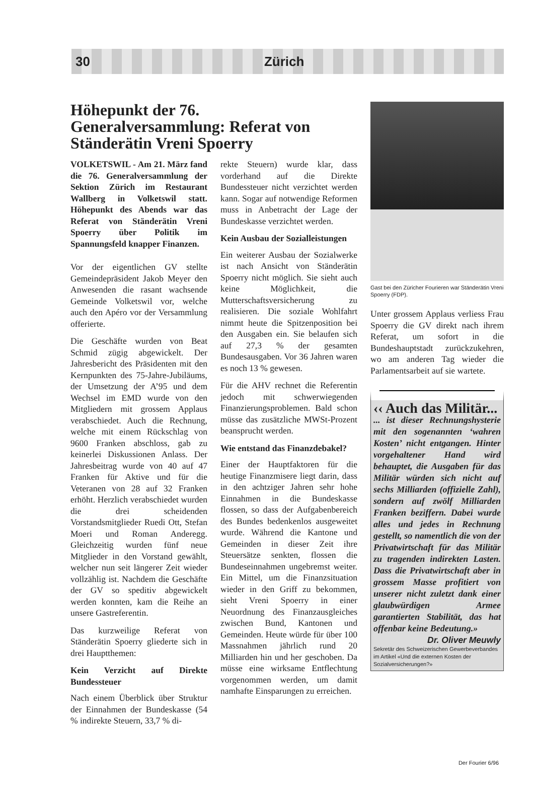30 Zürich
Höhepunkt der 76. Generalversammlung: Referat von Ständerätin Vreni Spoerry
VOLKETSWIL - Am 21. März fand die 76. Generalversammlung der Sektion Zürich im Restaurant Wallberg in Volketswil statt. Höhepunkt des Abends war das Referat von Ständerätin Vreni Spoerry über Politik im Spannungsfeld knapper Finanzen.
Vor der eigentlichen GV stellte Gemeindepräsident Jakob Meyer den Anwesenden die rasant wachsende Gemeinde Volketswil vor, welche auch den Apéro vor der Versammlung offerierte.
Die Geschäfte wurden von Beat Schmid zügig abgewickelt. Der Jahresbericht des Präsidenten mit den Kernpunkten des 75-Jahre-Jubiläums, der Umsetzung der A’95 und dem Wechsel im EMD wurde von den Mitgliedern mit grossem Applaus verabschiedet. Auch die Rechnung, welche mit einem Rückschlag von 9600 Franken abschloss, gab zu keinerlei Diskussionen Anlass. Der Jahresbeitrag wurde von 40 auf 47 Franken für Aktive und für die Veteranen von 28 auf 32 Franken erhöht. Herzlich verabschiedet wurden die drei scheidenden Vorstandsmitglieder Ruedi Ott, Stefan Moeri und Roman Anderegg. Gleichzeitig wurden fünf neue Mitglieder in den Vorstand gewählt, welcher nun seit längerer Zeit wieder vollzählig ist. Nachdem die Geschäfte der GV so speditiv abgewickelt werden konnten, kam die Reihe an unsere Gastreferentin.
Das kurzweilige Referat von Ständerätin Spoerry gliederte sich in drei Hauptthemen:
Kein Verzicht auf Direkte Bundessteuer
Nach einem Überblick über Struktur der Einnahmen der Bundeskasse (54 % indirekte Steuern, 33,7 % di-
rekte Steuern) wurde klar, dass vorderhand auf die Direkte Bundessteuer nicht verzichtet werden kann. Sogar auf notwendige Reformen muss in Anbetracht der Lage der Bundeskasse verzichtet werden.
Kein Ausbau der Sozialleistungen
Ein weiterer Ausbau der Sozialwerke ist nach Ansicht von Ständerätin Spoerry nicht möglich. Sie sieht auch keine Möglichkeit, die Mutterschaftsversicherung zu realisieren. Die soziale Wohlfahrt nimmt heute die Spitzenposition bei den Ausgaben ein. Sie belaufen sich auf 27,3 % der gesamten Bundesausgaben. Vor 36 Jahren waren es noch 13 % gewesen.
Für die AHV rechnet die Referentin jedoch mit schwerwiegenden Finanzierungsproblemen. Bald schon müsse das zusätzliche MWSt-Prozent beansprucht werden.
Wie entstand das Finanzdebakel?
Einer der Hauptfaktoren für die heutige Finanzmisere liegt darin, dass in den achtziger Jahren sehr hohe Einnahmen in die Bundeskasse flossen, so dass der Aufgabenbereich des Bundes bedenkenlos ausgeweitet wurde. Während die Kantone und Gemeinden in dieser Zeit ihre Steuersätze senkten, flossen die Bundeseinnahmen ungebremst weiter. Ein Mittel, um die Finanzsituation wieder in den Griff zu bekommen, sieht Vreni Spoerry in einer Neuordnung des Finanzausgleiches zwischen Bund, Kantonen und Gemeinden. Heute würde für über 100 Massnahmen jährlich rund 20 Milliarden hin und her geschoben. Da müsse eine wirksame Entflechtung vorgenommen werden, um damit namhafte Einsparungen zu erreichen.
Gast bei den Züricher Fourieren war Ständerätin Vreni Spoerry (FDP).
Unter grossem Applaus verliess Frau Spoerry die GV direkt nach ihrem Referat, um sofort in die Bundeshauptstadt zurückzukehren, wo am anderen Tag wieder die Parlamentsarbeit auf sie wartete.
‹‹ Auch das Militär...
... ist dieser Rechnungshysterie mit den sogenannten ‘wahren Kosten’ nicht entgangen. Hinter vorgehaltener Hand wird behauptet, die Ausgaben für das Militär würden sich nicht auf sechs Milliarden (offizielle Zahl), sondern auf zwölf Milliarden Franken beziffern. Dabei wurde alles und jedes in Rechnung gestellt, so namentlich die von der Privatwirtschaft für das Militär zu tragenden indirekten Lasten. Dass die Privatwirtschaft aber in grossem Masse profitiert von unserer nicht zuletzt dank einer glaubwürdigen Armee garantierten Stabilität, das hat offenbar keine Bedeutung.»
Dr. Oliver Meuwly
Sekretär des Schweizerischen Gewerbeverbandes im Artikel «Und die externen Kosten der Sozialversicherungen?»
Der Fourier 6/96